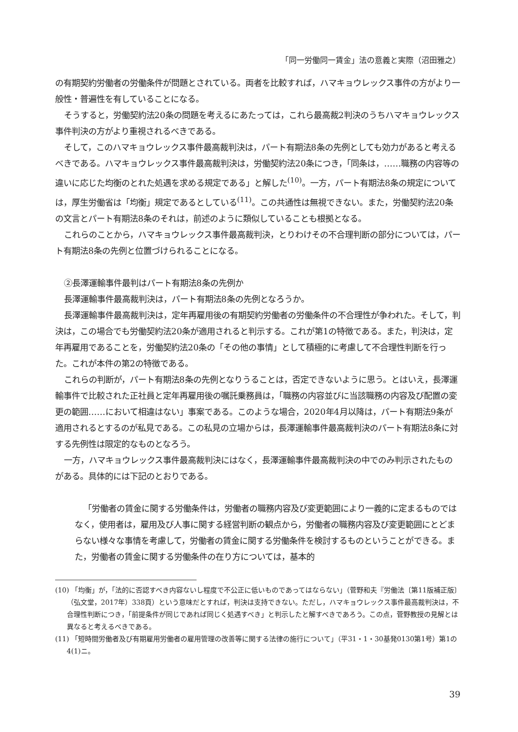「同一労働同一賃金」法の意義と実際（沼田雅之）
の有期契約労働者の労働条件が問題とされている。両者を比較すれば，ハマキョウレックス事件の方がより一般性・普遍性を有していることになる。
そうすると，労働契約法20条の問題を考えるにあたっては，これら最高裁2判決のうちハマキョウレックス事件判決の方がより重視されるべきである。
そして，このハマキョウレックス事件最高裁判決は，パート有期法8条の先例としても効力があると考えるべきである。ハマキョウレックス事件最高裁判決は，労働契約法20条につき，「同条は，……職務の内容等の違いに応じた均衡のとれた処遇を求める規定である」と解した<sup>(10)</sup>。一方，パート有期法8条の規定については，厚生労働省は「均衡」規定であるとしている<sup>(11)</sup>。この共通性は無視できない。また，労働契約法20条の文言とパート有期法8条のそれは，前述のように類似していることも根拠となる。
これらのことから，ハマキョウレックス事件最高裁判決，とりわけその不合理判断の部分については，パート有期法8条の先例と位置づけられることになる。
②長澤運輸事件最判はパート有期法8条の先例か
長澤運輸事件最高裁判決は，パート有期法8条の先例となろうか。
長澤運輸事件最高裁判決は，定年再雇用後の有期契約労働者の労働条件の不合理性が争われた。そして，判決は，この場合でも労働契約法20条が適用されると判示する。これが第1の特徴である。また，判決は，定年再雇用であることを，労働契約法20条の「その他の事情」として積極的に考慮して不合理性判断を行った。これが本件の第2の特徴である。
これらの判断が，パート有期法8条の先例となりうることは，否定できないように思う。とはいえ，長澤運輸事件で比較された正社員と定年再雇用後の嘱託乗務員は，「職務の内容並びに当該職務の内容及び配置の変更の範囲……において相違はない」事案である。このような場合，2020年4月以降は，パート有期法9条が適用されるとするのが私見である。この私見の立場からは，長澤運輸事件最高裁判決のパート有期法8条に対する先例性は限定的なものとなろう。
一方，ハマキョウレックス事件最高裁判決にはなく，長澤運輸事件最高裁判決の中でのみ判示されたものがある。具体的には下記のとおりである。
「労働者の賃金に関する労働条件は，労働者の職務内容及び変更範囲により一義的に定まるものではなく，使用者は，雇用及び人事に関する経営判断の観点から，労働者の職務内容及び変更範囲にとどまらない様々な事情を考慮して，労働者の賃金に関する労働条件を検討するものということができる。また，労働者の賃金に関する労働条件の在り方については，基本的
(10) 「均衡」が，「法的に否認すべき内容ないし程度で不公正に低いものであってはならない」（菅野和夫『労働法〔第11版補正版〕（弘文堂，2017年）338頁）という意味だとすれば，判決は支持できない。ただし，ハマキョウレックス事件最高裁判決は，不合理性判断につき，「前提条件が同じであれば同じく処遇すべき」と判示したと解すべきであろう。この点，菅野教授の見解とは異なると考えるべきである。
(11) 「短時間労働者及び有期雇用労働者の雇用管理の改善等に関する法律の施行について」（平31・1・30基発0130第1号）第1の4(1)ニ。
39